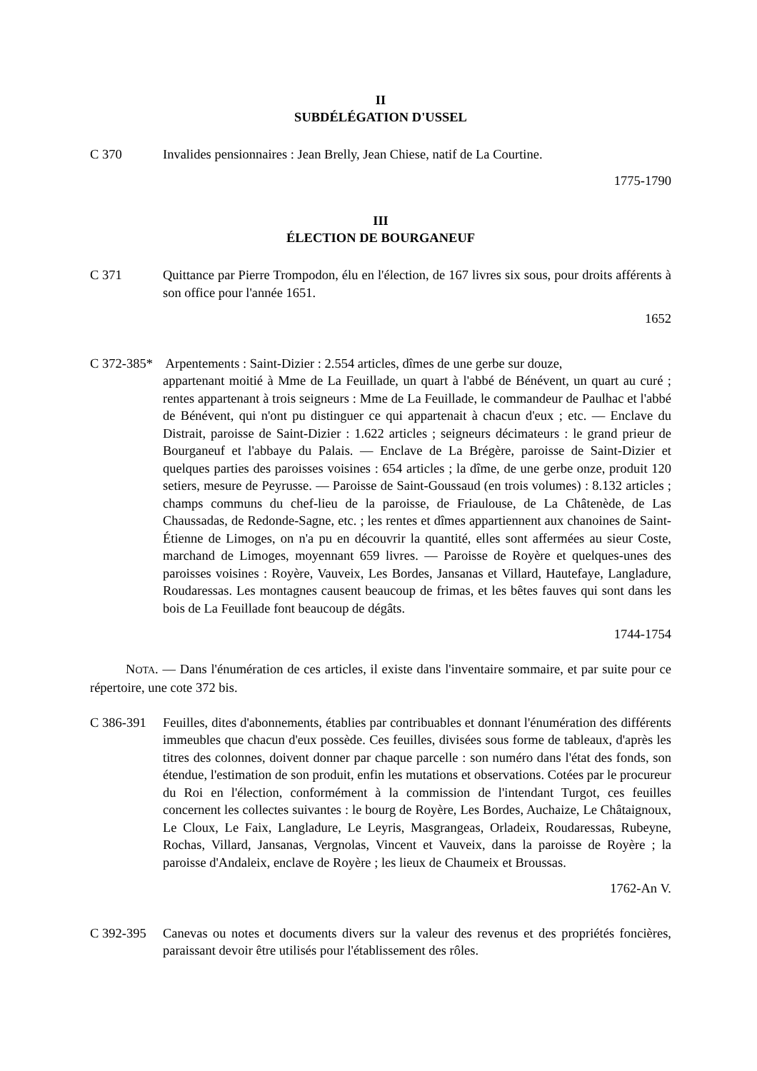II
SUBDÉLÉGATION D'USSEL
C 370 Invalides pensionnaires : Jean Brelly, Jean Chiese, natif de La Courtine.
1775-1790
III
ÉLECTION DE BOURGANEUF
C 371 Quittance par Pierre Trompodon, élu en l'élection, de 167 livres six sous, pour droits afférents à son office pour l'année 1651.
1652
C 372-385* Arpentements : Saint-Dizier : 2.554 articles, dîmes de une gerbe sur douze,
appartenant moitié à Mme de La Feuillade, un quart à l'abbé de Bénévent, un quart au curé ; rentes appartenant à trois seigneurs : Mme de La Feuillade, le commandeur de Paulhac et l'abbé de Bénévent, qui n'ont pu distinguer ce qui appartenait à chacun d'eux ; etc. — Enclave du Distrait, paroisse de Saint-Dizier : 1.622 articles ; seigneurs décimateurs : le grand prieur de Bourganeuf et l'abbaye du Palais. — Enclave de La Brégère, paroisse de Saint-Dizier et quelques parties des paroisses voisines : 654 articles ; la dîme, de une gerbe onze, produit 120 setiers, mesure de Peyrusse. — Paroisse de Saint-Goussaud (en trois volumes) : 8.132 articles ; champs communs du chef-lieu de la paroisse, de Friaulouse, de La Châtenède, de Las Chaussadas, de Redonde-Sagne, etc. ; les rentes et dîmes appartiennent aux chanoines de Saint-Étienne de Limoges, on n'a pu en découvrir la quantité, elles sont affermées au sieur Coste, marchand de Limoges, moyennant 659 livres. — Paroisse de Royère et quelques-unes des paroisses voisines : Royère, Vauveix, Les Bordes, Jansanas et Villard, Hautefaye, Langladure, Roudaressas. Les montagnes causent beaucoup de frimas, et les bêtes fauves qui sont dans les bois de La Feuillade font beaucoup de dégâts.
1744-1754
NOTA. — Dans l'énumération de ces articles, il existe dans l'inventaire sommaire, et par suite pour ce répertoire, une cote 372 bis.
C 386-391 Feuilles, dites d'abonnements, établies par contribuables et donnant l'énumération des différents immeubles que chacun d'eux possède. Ces feuilles, divisées sous forme de tableaux, d'après les titres des colonnes, doivent donner par chaque parcelle : son numéro dans l'état des fonds, son étendue, l'estimation de son produit, enfin les mutations et observations. Cotées par le procureur du Roi en l'élection, conformément à la commission de l'intendant Turgot, ces feuilles concernent les collectes suivantes : le bourg de Royère, Les Bordes, Auchaize, Le Châtaignoux, Le Cloux, Le Faix, Langladure, Le Leyris, Masgrangeas, Orladeix, Roudaressas, Rubeyne, Rochas, Villard, Jansanas, Vergnolas, Vincent et Vauveix, dans la paroisse de Royère ; la paroisse d'Andaleix, enclave de Royère ; les lieux de Chaumeix et Broussas.
1762-An V.
C 392-395 Canevas ou notes et documents divers sur la valeur des revenus et des propriétés foncières, paraissant devoir être utilisés pour l'établissement des rôles.